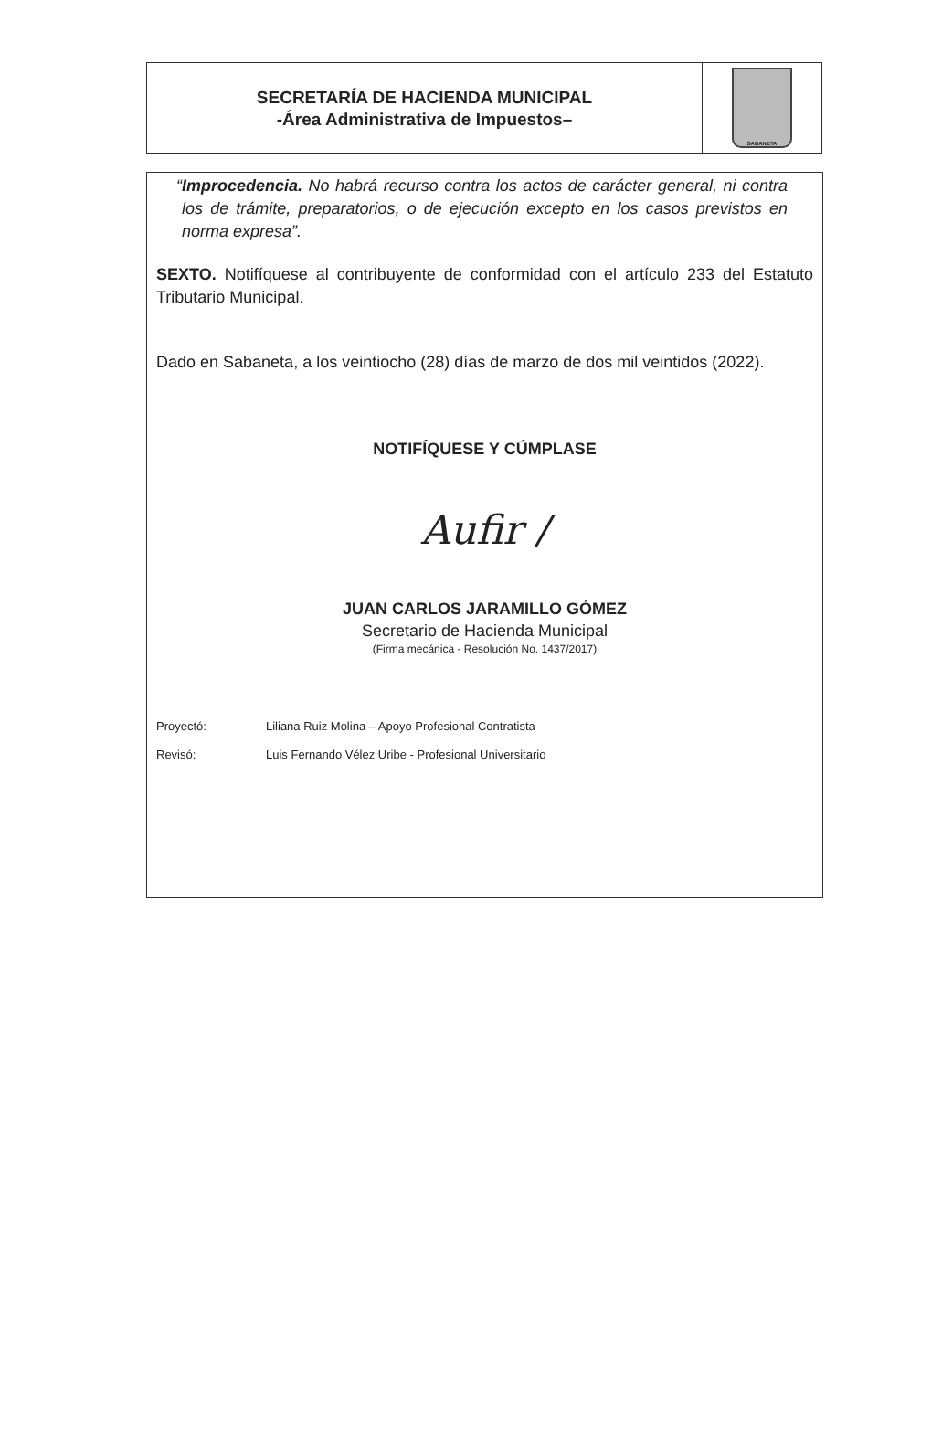SECRETARÍA DE HACIENDA MUNICIPAL
-Área Administrativa de Impuestos–
SABANETA
“Improcedencia. No habrá recurso contra los actos de carácter general, ni contra los de trámite, preparatorios, o de ejecución excepto en los casos previstos en norma expresa”.
SEXTO. Notifíquese al contribuyente de conformidad con el artículo 233 del Estatuto Tributario Municipal.
Dado en Sabaneta, a los veintiocho (28) días de marzo de dos mil veintidos (2022).
NOTIFÍQUESE Y CÚMPLASE
Aufir /
JUAN CARLOS JARAMILLO GÓMEZ
Secretario de Hacienda Municipal
(Firma mecánica - Resolución No. 1437/2017)
Proyectó: Liliana Ruiz Molina – Apoyo Profesional Contratista
Revisó: Luis Fernando Vélez Uribe - Profesional Universitario